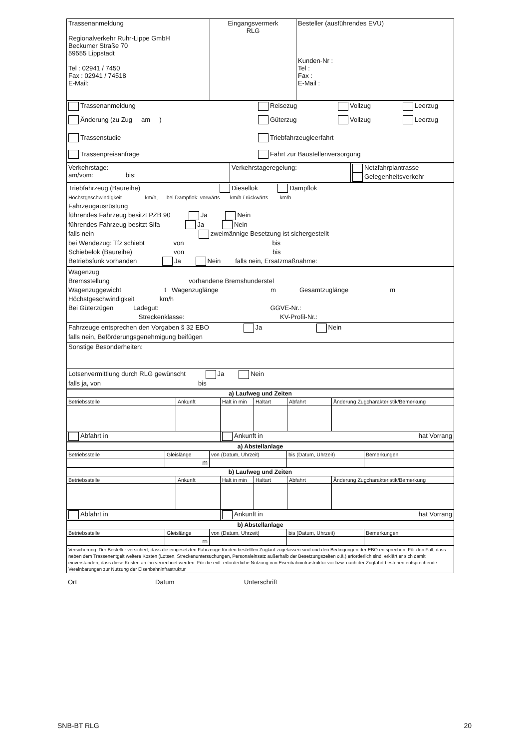| Trassenanmeldung Regionalverkehr Ruhr-Lippe GmbH Beckumer Straße 70 59555 Lippstadt Tel : 02941 / 7450 Fax : 02941 / 74518 E-Mail: | Eingangsvermerk RLG | Besteller (ausführendes EVU) Kunden-Nr : Tel : Fax : E-Mail : |
| Trassenanmeldung Reisezug Vollzug Leerzug Änderung (zu Zug am ) Güterzug Vollzug Leerzug Trassenstudie Triebfahrzeugleerfahrt Trassenpreisanfrage Fahrt zur Baustellenversorgung |
| Verkehrstage: am/vom: bis: | Verkehrstageregelung: | Netzfahrplantrasse Gelegenheitsverkehr |
| Triebfahrzeug (Baureihe) Diesellok Dampflok Höchstgeschwindigkeit km/h, bei Dampflok: vorwärts km/h / rückwärts km/h Fahrzeugausrüstung führendes Fahrzeug besitzt PZB 90 Ja Nein führendes Fahrzeug besitzt Sifa Ja Nein falls nein zweimännige Besetzung ist sichergestellt bei Wendezug: Tfz schiebt von bis Schiebelok (Baureihe) von bis Betriebsfunk vorhanden Ja Nein falls nein, Ersatzmaßnahme: |
| Wagenzug Bremsstellung vorhandene Bremshunderstel Wagenzuggewicht t Wagenzuglänge m Gesamtzuglänge m Höchstgeschwindigkeit km/h Bei Güterzügen Ladegut: GGVE-Nr.: Streckenklasse: KV-Profil-Nr.: |
| Fahrzeuge entsprechen den Vorgaben § 32 EBO Ja Nein falls nein, Beförderungsgenehmigung beifügen |
| Sonstige Besonderheiten: |
| Lotsenvermittlung durch RLG gewünscht Ja Nein falls ja, von bis |
| a) Laufweg und Zeiten | | | | | |
| Betriebsstelle | Ankunft | Halt in min | Haltart | Abfahrt | Änderung Zugcharakteristik/Bemerkung |
| Abfahrt in | | Ankunft in hat Vorrang | | | |
| a) Abstellanlage | | | | |
| Betriebsstelle | Gleislänge | von (Datum, Uhrzeit) | bis (Datum, Uhrzeit) | Bemerkungen |
| | m | | | |
| b) Laufweg und Zeiten | | | | | |
| Betriebsstelle | Ankunft | Halt in min | Haltart | Abfahrt | Änderung Zugcharakteristik/Bemerkung |
| Abfahrt in | | Ankunft in hat Vorrang | | | |
| b) Abstellanlage | | | | |
| Betriebsstelle | Gleislänge | von (Datum, Uhrzeit) | bis (Datum, Uhrzeit) | Bemerkungen |
| | m | | | |
| Versicherung: Der Besteller versichert, dass die eingesetzten Fahrzeuge für den bestellten Zuglauf zugelassen sind und den Bedingungen der EBO entsprechen. Für den Fall, dass neben dem Trassenentgelt weitere Kosten (Lotsen, Streckenuntersuchungen, Personaleinsatz außerhalb der Besetzungszeiten o.ä.) erforderlich sind, erklärt er sich damit einverstanden, dass diese Kosten an ihn verrechnet werden. Für die evtl. erforderliche Nutzung von Eisenbahninfrastruktur vor bzw. nach der Zugfahrt bestehen entsprechende Vereinbarungen zur Nutzung der Eisenbahninfrastruktur | | | | |
Ort Datum Unterschrift
SNB-BT RLG 20